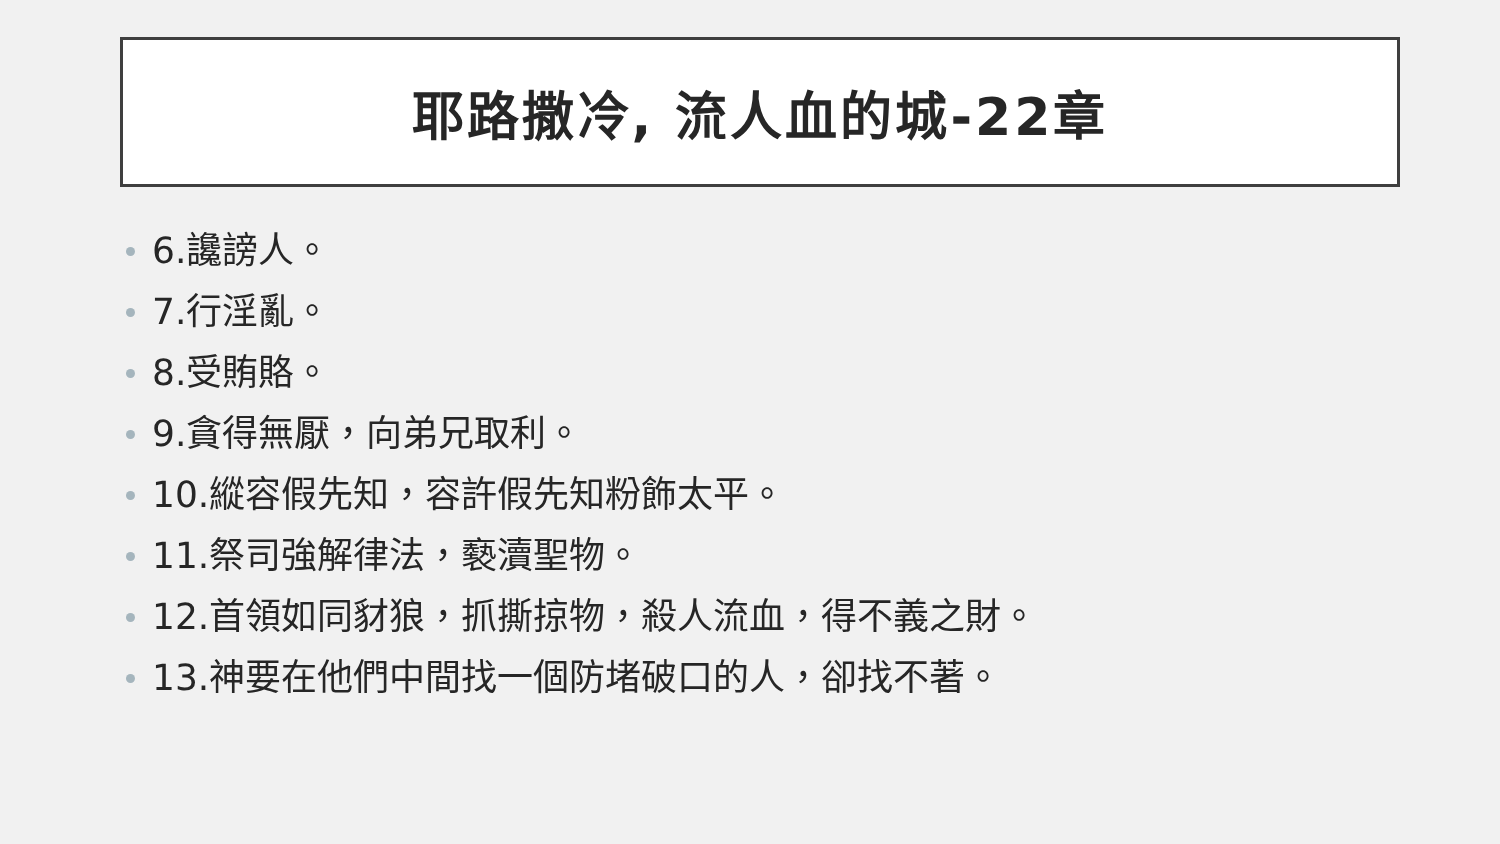耶路撒冷, 流人血的城-22章
6.讒謗人。
7.行淫亂。
8.受賄賂。
9.貪得無厭，向弟兄取利。
10.縱容假先知，容許假先知粉飾太平。
11.祭司強解律法，褻瀆聖物。
12.首領如同豺狼，抓撕掠物，殺人流血，得不義之財。
13.神要在他們中間找一個防堵破口的人，卻找不著。